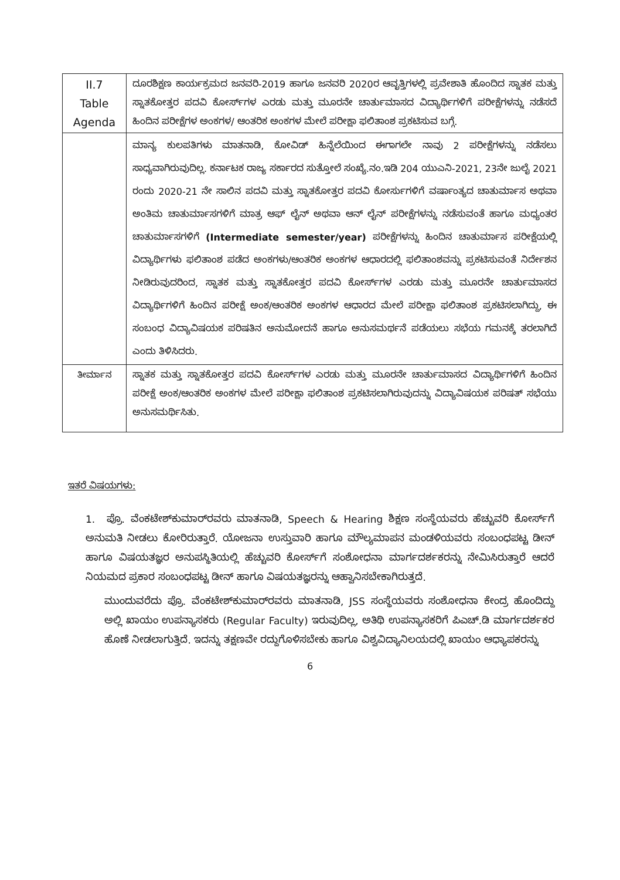| II.7 Table Agenda | ದೂರಶಿಕ್ಷಣ ಕಾರ್ಯಕ್ರಮದ ಜನವರಿ-2019 ಹಾಗೂ ಜನವರಿ 2020ರ ಆವೃತ್ತಿಗಳಲ್ಲಿ ಪ್ರವೇಶಾತಿ ಹೊಂದಿದ ಸ್ನಾತಕ ಮತ್ತು ಸ್ನಾತಕೋತ್ತರ ಪದವಿ ಕೋರ್ಸ್‌ಗಳ ಎರಡು ಮತ್ತು ಮೂರನೇ ಚಾರ್ತುಮಾಸದ ವಿದ್ಯಾರ್ಥಿಗಳಿಗೆ ಪರೀಕ್ಷೆಗಳನ್ನು ನಡೆಸದೆ ಹಿಂದಿನ ಪರೀಕ್ಷೆಗಳ ಅಂಕಗಳ/ ಆಂತರಿಕ ಅಂಕಗಳ ಮೇಲೆ ಪರೀಕ್ಷಾ ಫಲಿತಾಂಶ ಪ್ರಕಟಿಸುವ ಬಗ್ಗೆ. |
| | ಮಾನ್ಯ ಕುಲಪತಿಗಳು ಮಾತನಾಡಿ, ಕೋವಿಡ್ ಹಿನ್ನೆಲೆಯಿಂದ ಈಗಾಗಲೇ ನಾವು 2 ಪರೀಕ್ಷೆಗಳನ್ನು ನಡೆಸಲು ಸಾಧ್ಯವಾಗಿರುವುದಿಲ್ಲ. ಕರ್ನಾಟಕ ರಾಜ್ಯ ಸರ್ಕಾರದ ಸುತ್ತೋಲೆ ಸಂಖ್ಯೆ.ನಂ.ಇಡಿ 204 ಯುಎನಿ-2021, 23ನೇ ಜುಲೈ 2021 ರಂದು 2020-21 ನೇ ಸಾಲಿನ ಪದವಿ ಮತ್ತು ಸ್ನಾತಕೋತ್ತರ ಪದವಿ ಕೋರ್ಸುಗಳಿಗೆ ವರ್ಷಾಂತ್ಯದ ಚಾತುರ್ಮಾಸ ಅಥವಾ ಅಂತಿಮ ಚಾತುರ್ಮಾಸಗಳಿಗೆ ಮಾತ್ರ ಆಫ್ ಲೈನ್ ಅಥವಾ ಆನ್ ಲೈನ್ ಪರೀಕ್ಷೆಗಳನ್ನು ನಡೆಸುವಂತೆ ಹಾಗೂ ಮಧ್ಯಂತರ ಚಾತುರ್ಮಾಸಗಳಿಗೆ (Intermediate semester/year) ಪರೀಕ್ಷೆಗಳನ್ನು ಹಿಂದಿನ ಚಾತುರ್ಮಾಸ ಪರೀಕ್ಷೆಯಲ್ಲಿ ವಿದ್ಯಾರ್ಥಿಗಳು ಫಲಿತಾಂಶ ಪಡೆದ ಅಂಕಗಳು/ಆಂತರಿಕ ಅಂಕಗಳ ಆಧಾರದಲ್ಲಿ ಫಲಿತಾಂಶವನ್ನು ಪ್ರಕಟಿಸುವಂತೆ ನಿರ್ದೇಶನ ನೀಡಿರುವುದರಿಂದ, ಸ್ನಾತಕ ಮತ್ತು ಸ್ನಾತಕೋತ್ತರ ಪದವಿ ಕೋರ್ಸ್‌ಗಳ ಎರಡು ಮತ್ತು ಮೂರನೇ ಚಾರ್ತುಮಾಸದ ವಿದ್ಯಾರ್ಥಿಗಳಿಗೆ ಹಿಂದಿನ ಪರೀಕ್ಷೆ ಅಂಕ/ಆಂತರಿಕ ಅಂಕಗಳ ಆಧಾರದ ಮೇಲೆ ಪರೀಕ್ಷಾ ಫಲಿತಾಂಶ ಪ್ರಕಟಿಸಲಾಗಿದ್ದು, ಈ ಸಂಬಂಧ ವಿದ್ಯಾವಿಷಯಕ ಪರಿಷತಿನ ಅನುಮೋದನೆ ಹಾಗೂ ಅನುಸಮರ್ಥನೆ ಪಡೆಯಲು ಸಭೆಯ ಗಮನಕ್ಕೆ ತರಲಾಗಿದೆ ಎಂದು ತಿಳಿಸಿದರು. |
| ತೀರ್ಮಾನ | ಸ್ನಾತಕ ಮತ್ತು ಸ್ನಾತಕೋತ್ತರ ಪದವಿ ಕೋರ್ಸ್‌ಗಳ ಎರಡು ಮತ್ತು ಮೂರನೇ ಚಾರ್ತುಮಾಸದ ವಿದ್ಯಾರ್ಥಿಗಳಿಗೆ ಹಿಂದಿನ ಪರೀಕ್ಷೆ ಅಂಕ/ಆಂತರಿಕ ಅಂಕಗಳ ಮೇಲೆ ಪರೀಕ್ಷಾ ಫಲಿತಾಂಶ ಪ್ರಕಟಿಸಲಾಗಿರುವುದನ್ನು ವಿದ್ಯಾವಿಷಯಕ ಪರಿಷತ್ ಸಭೆಯು ಅನುಸಮರ್ಥಿಸಿತು. |
ಇತರೆ ವಿಷಯಗಳು:
1. ಪ್ರೊ. ವೆಂಕಟೇಶ್‌ಕುಮಾರ್‌ರವರು ಮಾತನಾಡಿ, Speech & Hearing ಶಿಕ್ಷಣ ಸಂಸ್ಥೆಯವರು ಹೆಚ್ಚುವರಿ ಕೋರ್ಸ್‌ಗೆ ಅನುಮತಿ ನೀಡಲು ಕೋರಿರುತ್ತಾರೆ. ಯೋಜನಾ ಉಸ್ತುವಾರಿ ಹಾಗೂ ಮೌಲ್ಯಮಾಪನ ಮಂಡಳಿಯವರು ಸಂಬಂಧಪಟ್ಟ ಡೀನ್ ಹಾಗೂ ವಿಷಯತಜ್ಞರ ಅನುಪಸ್ಥಿತಿಯಲ್ಲಿ ಹೆಚ್ಚುವರಿ ಕೋರ್ಸ್‌ಗೆ ಸಂಶೋಧನಾ ಮಾರ್ಗದರ್ಶಕರನ್ನು ನೇಮಿಸಿರುತ್ತಾರೆ ಆದರೆ ನಿಯಮದ ಪ್ರಕಾರ ಸಂಬಂಧಪಟ್ಟ ಡೀನ್ ಹಾಗೂ ವಿಷಯತಜ್ಞರನ್ನು ಆಹ್ವಾನಿಸಬೇಕಾಗಿರುತ್ತದೆ.
ಮುಂದುವರೆದು ಪ್ರೊ. ವೆಂಕಟೇಶ್‌ಕುಮಾರ್‌ರವರು ಮಾತನಾಡಿ, JSS ಸಂಸ್ಥೆಯವರು ಸಂಶೋಧನಾ ಕೇಂದ್ರ ಹೊಂದಿದ್ದು ಅಲ್ಲಿ ಖಾಯಂ ಉಪನ್ಯಾಸಕರು (Regular Faculty) ಇರುವುದಿಲ್ಲ, ಅತಿಥಿ ಉಪನ್ಯಾಸಕರಿಗೆ ಪಿಎಚ್.ಡಿ ಮಾರ್ಗದರ್ಶಕರ ಹೊಣೆ ನೀಡಲಾಗುತ್ತಿದೆ. ಇದನ್ನು ತಕ್ಷಣವೇ ರದ್ದುಗೊಳಿಸಬೇಕು ಹಾಗೂ ವಿಶ್ವವಿದ್ಯಾನಿಲಯದಲ್ಲಿ ಖಾಯಂ ಆಧ್ಯಾಪಕರನ್ನು
6